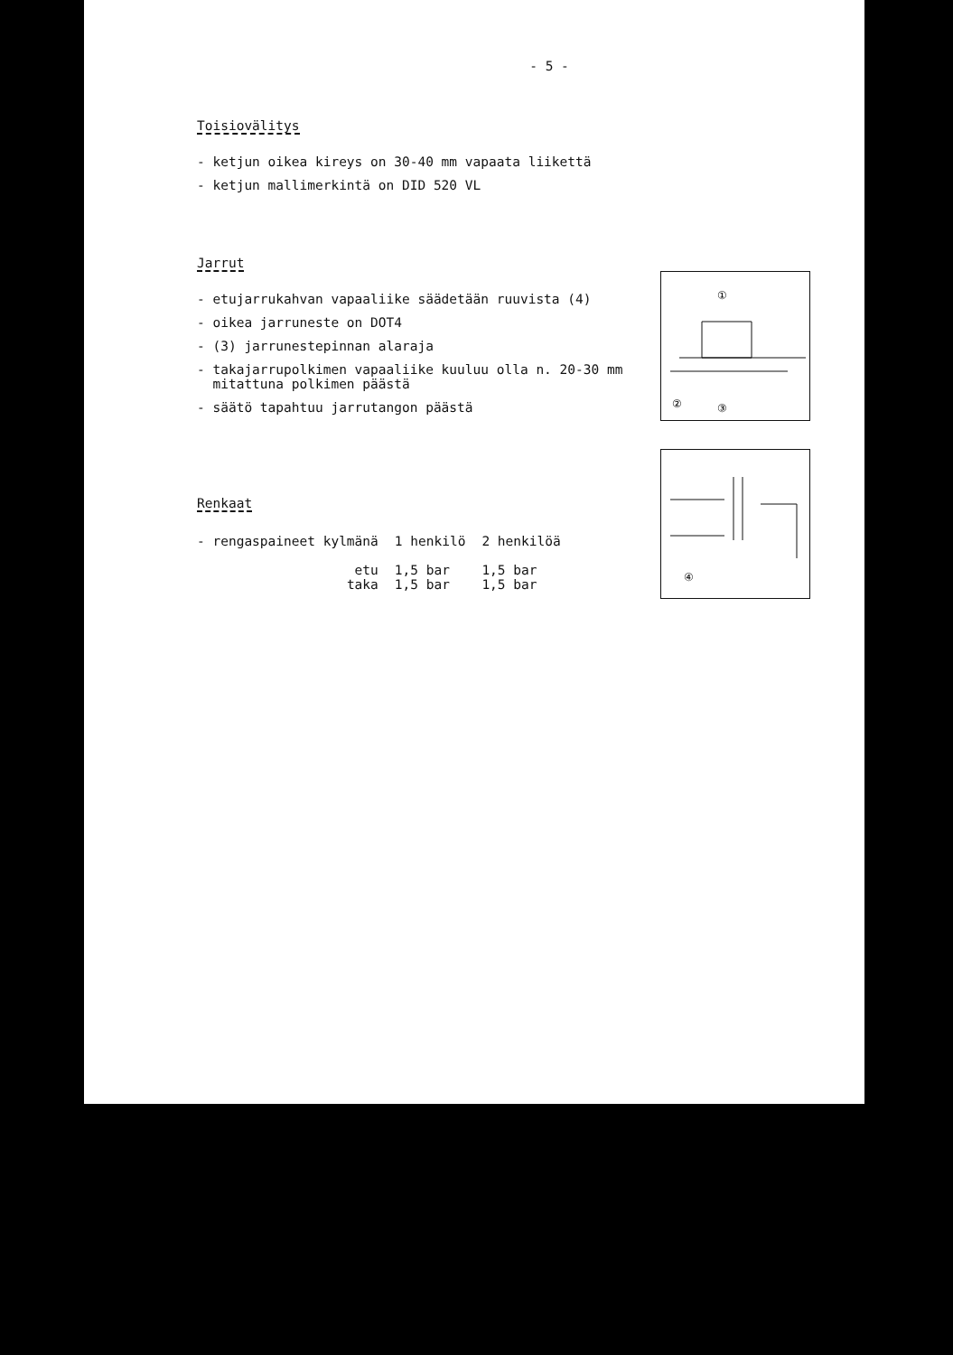- 5 -
Toisiovälitys
- ketjun oikea kireys on 30-40 mm vapaata liikettä
- ketjun mallimerkintä on DID 520 VL
Jarrut
- etujarrukahvan vapaaliike säädetään ruuvista (4)
- oikea jarruneste on DOT4
- (3) jarrunestepinnan alaraja
- takajarrupolkimen vapaaliike kuuluu olla n. 20-30 mm
mitattuna polkimen päästä
- säätö tapahtuu jarrutangon päästä
Renkaat
| - rengaspaineet kylmänä | 1 henkilö | 2 henkilöä |
| --- | --- | --- |
| etu taka | 1,5 bar 1,5 bar | 1,5 bar 1,5 bar |
①
②
③
④